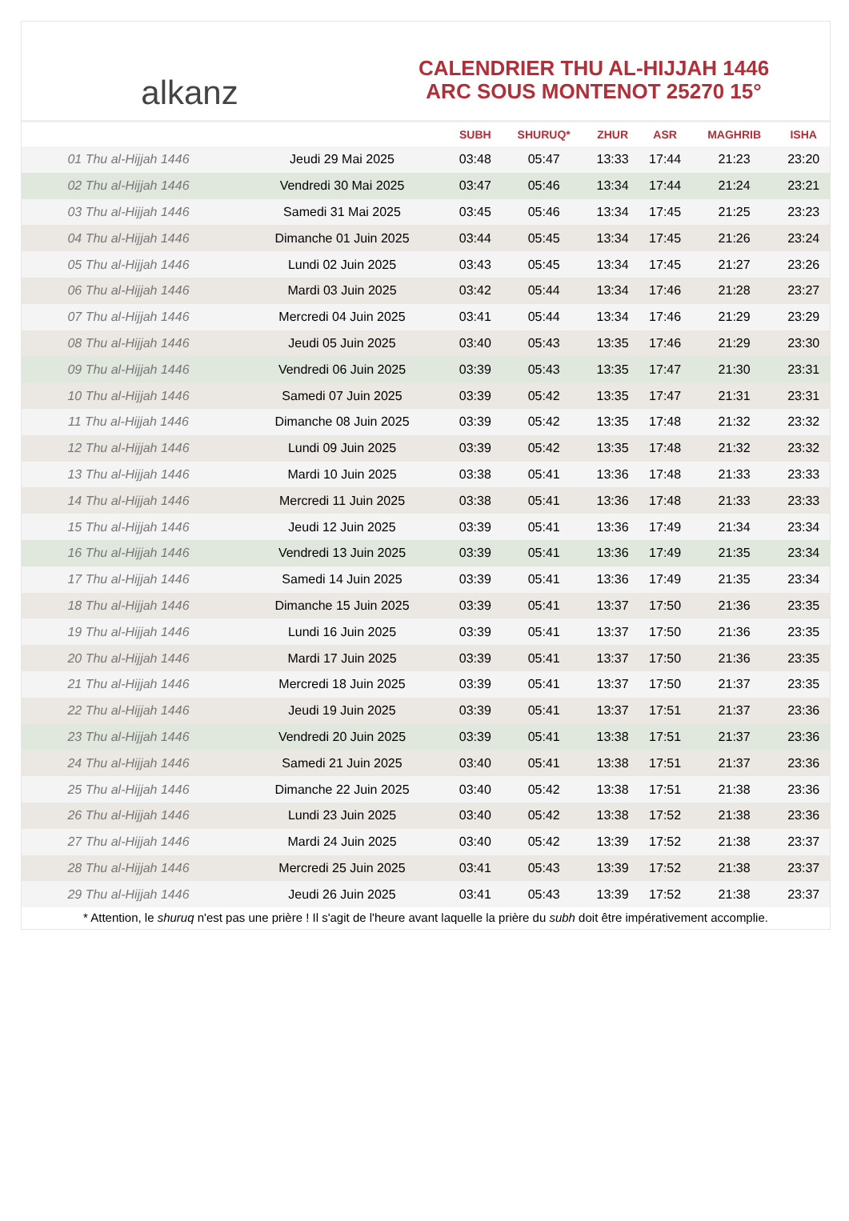alkanz
CALENDRIER THU AL-HIJJAH 1446
ARC SOUS MONTENOT 25270 15°
| | | SUBH | SHURUQ* | ZHUR | ASR | MAGHRIB | ISHA |
| --- | --- | --- | --- | --- | --- | --- | --- |
| 01 Thu al-Hijjah 1446 | Jeudi 29 Mai 2025 | 03:48 | 05:47 | 13:33 | 17:44 | 21:23 | 23:20 |
| 02 Thu al-Hijjah 1446 | Vendredi 30 Mai 2025 | 03:47 | 05:46 | 13:34 | 17:44 | 21:24 | 23:21 |
| 03 Thu al-Hijjah 1446 | Samedi 31 Mai 2025 | 03:45 | 05:46 | 13:34 | 17:45 | 21:25 | 23:23 |
| 04 Thu al-Hijjah 1446 | Dimanche 01 Juin 2025 | 03:44 | 05:45 | 13:34 | 17:45 | 21:26 | 23:24 |
| 05 Thu al-Hijjah 1446 | Lundi 02 Juin 2025 | 03:43 | 05:45 | 13:34 | 17:45 | 21:27 | 23:26 |
| 06 Thu al-Hijjah 1446 | Mardi 03 Juin 2025 | 03:42 | 05:44 | 13:34 | 17:46 | 21:28 | 23:27 |
| 07 Thu al-Hijjah 1446 | Mercredi 04 Juin 2025 | 03:41 | 05:44 | 13:34 | 17:46 | 21:29 | 23:29 |
| 08 Thu al-Hijjah 1446 | Jeudi 05 Juin 2025 | 03:40 | 05:43 | 13:35 | 17:46 | 21:29 | 23:30 |
| 09 Thu al-Hijjah 1446 | Vendredi 06 Juin 2025 | 03:39 | 05:43 | 13:35 | 17:47 | 21:30 | 23:31 |
| 10 Thu al-Hijjah 1446 | Samedi 07 Juin 2025 | 03:39 | 05:42 | 13:35 | 17:47 | 21:31 | 23:31 |
| 11 Thu al-Hijjah 1446 | Dimanche 08 Juin 2025 | 03:39 | 05:42 | 13:35 | 17:48 | 21:32 | 23:32 |
| 12 Thu al-Hijjah 1446 | Lundi 09 Juin 2025 | 03:39 | 05:42 | 13:35 | 17:48 | 21:32 | 23:32 |
| 13 Thu al-Hijjah 1446 | Mardi 10 Juin 2025 | 03:38 | 05:41 | 13:36 | 17:48 | 21:33 | 23:33 |
| 14 Thu al-Hijjah 1446 | Mercredi 11 Juin 2025 | 03:38 | 05:41 | 13:36 | 17:48 | 21:33 | 23:33 |
| 15 Thu al-Hijjah 1446 | Jeudi 12 Juin 2025 | 03:39 | 05:41 | 13:36 | 17:49 | 21:34 | 23:34 |
| 16 Thu al-Hijjah 1446 | Vendredi 13 Juin 2025 | 03:39 | 05:41 | 13:36 | 17:49 | 21:35 | 23:34 |
| 17 Thu al-Hijjah 1446 | Samedi 14 Juin 2025 | 03:39 | 05:41 | 13:36 | 17:49 | 21:35 | 23:34 |
| 18 Thu al-Hijjah 1446 | Dimanche 15 Juin 2025 | 03:39 | 05:41 | 13:37 | 17:50 | 21:36 | 23:35 |
| 19 Thu al-Hijjah 1446 | Lundi 16 Juin 2025 | 03:39 | 05:41 | 13:37 | 17:50 | 21:36 | 23:35 |
| 20 Thu al-Hijjah 1446 | Mardi 17 Juin 2025 | 03:39 | 05:41 | 13:37 | 17:50 | 21:36 | 23:35 |
| 21 Thu al-Hijjah 1446 | Mercredi 18 Juin 2025 | 03:39 | 05:41 | 13:37 | 17:50 | 21:37 | 23:35 |
| 22 Thu al-Hijjah 1446 | Jeudi 19 Juin 2025 | 03:39 | 05:41 | 13:37 | 17:51 | 21:37 | 23:36 |
| 23 Thu al-Hijjah 1446 | Vendredi 20 Juin 2025 | 03:39 | 05:41 | 13:38 | 17:51 | 21:37 | 23:36 |
| 24 Thu al-Hijjah 1446 | Samedi 21 Juin 2025 | 03:40 | 05:41 | 13:38 | 17:51 | 21:37 | 23:36 |
| 25 Thu al-Hijjah 1446 | Dimanche 22 Juin 2025 | 03:40 | 05:42 | 13:38 | 17:51 | 21:38 | 23:36 |
| 26 Thu al-Hijjah 1446 | Lundi 23 Juin 2025 | 03:40 | 05:42 | 13:38 | 17:52 | 21:38 | 23:36 |
| 27 Thu al-Hijjah 1446 | Mardi 24 Juin 2025 | 03:40 | 05:42 | 13:39 | 17:52 | 21:38 | 23:37 |
| 28 Thu al-Hijjah 1446 | Mercredi 25 Juin 2025 | 03:41 | 05:43 | 13:39 | 17:52 | 21:38 | 23:37 |
| 29 Thu al-Hijjah 1446 | Jeudi 26 Juin 2025 | 03:41 | 05:43 | 13:39 | 17:52 | 21:38 | 23:37 |
* Attention, le shuruq n'est pas une prière ! Il s'agit de l'heure avant laquelle la prière du subh doit être impérativement accomplie.